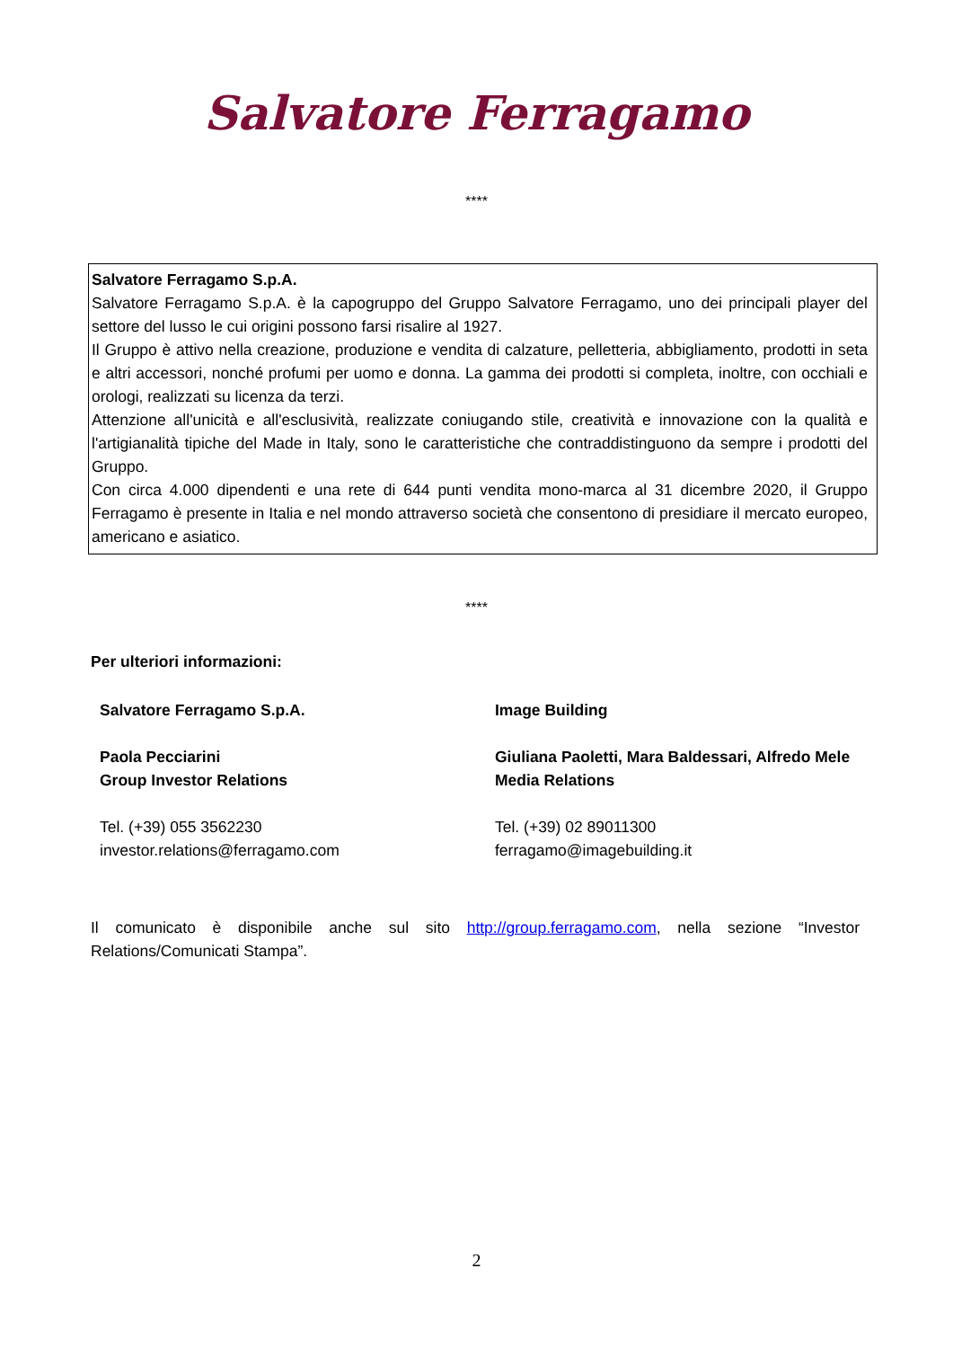Salvatore Ferragamo
****
Salvatore Ferragamo S.p.A.
Salvatore Ferragamo S.p.A. è la capogruppo del Gruppo Salvatore Ferragamo, uno dei principali player del settore del lusso le cui origini possono farsi risalire al 1927.
Il Gruppo è attivo nella creazione, produzione e vendita di calzature, pelletteria, abbigliamento, prodotti in seta e altri accessori, nonché profumi per uomo e donna. La gamma dei prodotti si completa, inoltre, con occhiali e orologi, realizzati su licenza da terzi.
Attenzione all'unicità e all'esclusività, realizzate coniugando stile, creatività e innovazione con la qualità e l'artigianalità tipiche del Made in Italy, sono le caratteristiche che contraddistinguono da sempre i prodotti del Gruppo.
Con circa 4.000 dipendenti e una rete di 644 punti vendita mono-marca al 31 dicembre 2020, il Gruppo Ferragamo è presente in Italia e nel mondo attraverso società che consentono di presidiare il mercato europeo, americano e asiatico.
****
Per ulteriori informazioni:
Salvatore Ferragamo S.p.A.
Paola Pecciarini
Group Investor Relations
Tel. (+39) 055 3562230
investor.relations@ferragamo.com
Image Building
Giuliana Paoletti, Mara Baldessari, Alfredo Mele
Media Relations
Tel. (+39) 02 89011300
ferragamo@imagebuilding.it
Il comunicato è disponibile anche sul sito http://group.ferragamo.com, nella sezione “Investor Relations/Comunicati Stampa”.
2